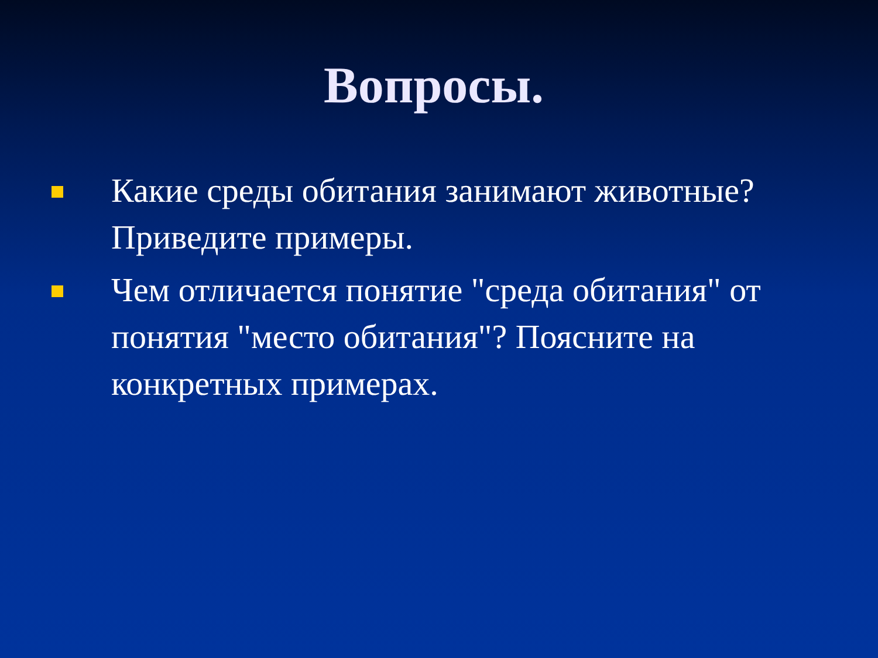Вопросы.
Какие среды обитания занимают животные? Приведите примеры.
Чем отличается понятие "среда обитания" от понятия "место обитания"? Поясните на конкретных примерах.